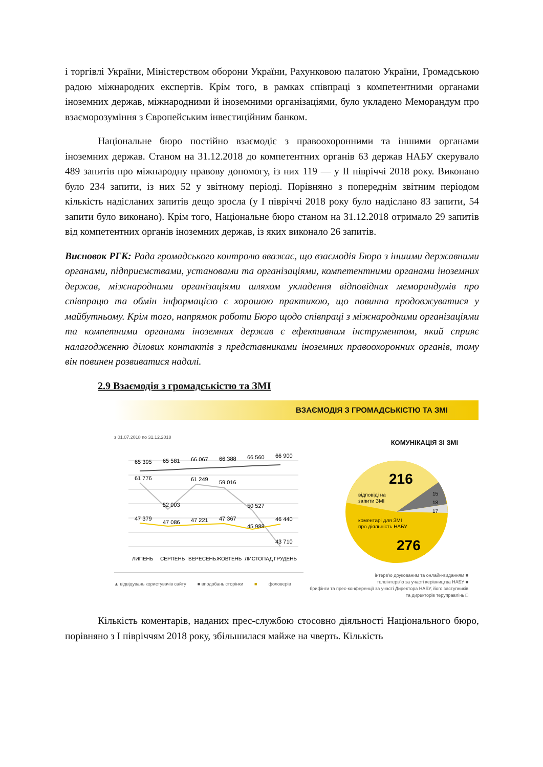і торгівлі України, Міністерством оборони України, Рахунковою палатою України, Громадською радою міжнародних експертів. Крім того, в рамках співпраці з компетентними органами іноземних держав, міжнародними й іноземними організаціями, було укладено Меморандум про взаєморозуміння з Європейським інвестиційним банком.
Національне бюро постійно взаємодіє з правоохоронними та іншими органами іноземних держав. Станом на 31.12.2018 до компетентних органів 63 держав НАБУ скерувало 489 запитів про міжнародну правову допомогу, із них 119 — у ІІ півріччі 2018 року. Виконано було 234 запити, із них 52 у звітному періоді. Порівняно з попереднім звітним періодом кількість надісланих запитів дещо зросла (у І півріччі 2018 року було надіслано 83 запити, 54 запити було виконано). Крім того, Національне бюро станом на 31.12.2018 отримало 29 запитів від компетентних органів іноземних держав, із яких виконало 26 запитів.
Висновок РГК: Рада громадського контролю вважає, що взаємодія Бюро з іншими державними органами, підприємствами, установами та організаціями, компетентними органами іноземних держав, міжнародними організаціями шляхом укладення відповідних меморандумів про співпрацю та обмін інформацією є хорошою практикою, що повинна продовжуватися у майбутньому. Крім того, напрямок роботи Бюро щодо співпраці з міжнародними організаціями та компетними органами іноземних держав є ефективним інструментом, який сприяє налагодженню ділових контактів з представниками іноземних правоохоронних органів, тому він повинен розвиватися надалі.
2.9 Взаємодія з громадськістю та ЗМІ
ВЗАЄМОДІЯ З ГРОМАДСЬКІСТЮ ТА ЗМІ
з 01.07.2018 по 31.12.2018
65 395
65 581
66 067
66 388
66 560
66 900
61 776
52 003
61 249
59 016
50 527
43 710
47 379
47 086
47 221
47 367
45 988
46 440
ЛИПЕНЬ
СЕРПЕНЬ
ВЕРЕСЕНЬ
ЖОВТЕНЬ
ЛИСТОПАД
ГРУДЕНЬ
▲ відвідувань користувачів сайту ■ вподобань сторінки ■ фоловерів
КОМУНІКАЦІЯ ЗІ ЗМІ
216
відповіді на
запити ЗМІ
15
18
17
коментарі для ЗМІ
про діяльність НАБУ
276
інтерв'ю друкованим та онлайн-виданням ■
телеінтерв'ю за участі керівництва НАБУ ■
брифінги та прес-конференції за участі Директора НАБУ, його заступників та директорів теруправлінь □
Кількість коментарів, наданих прес-службою стосовно діяльності Національного бюро, порівняно з І півріччям 2018 року, збільшилася майже на чверть. Кількість